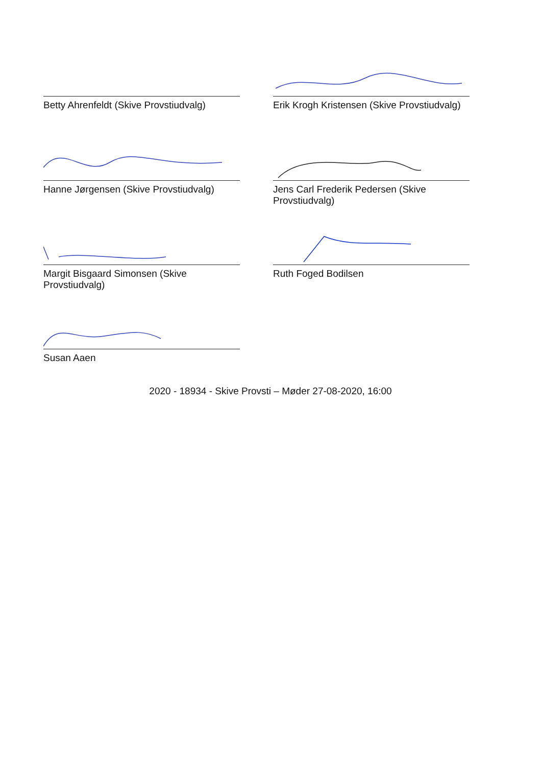Betty Ahrenfeldt (Skive Provstiudvalg)
Erik Krogh Kristensen (Skive Provstiudvalg)
Hanne Jørgensen (Skive Provstiudvalg)
Jens Carl Frederik Pedersen (Skive Provstiudvalg)
Margit Bisgaard Simonsen (Skive Provstiudvalg)
Ruth Foged Bodilsen
Susan Aaen
2020 - 18934 - Skive Provsti – Møder 27-08-2020, 16:00